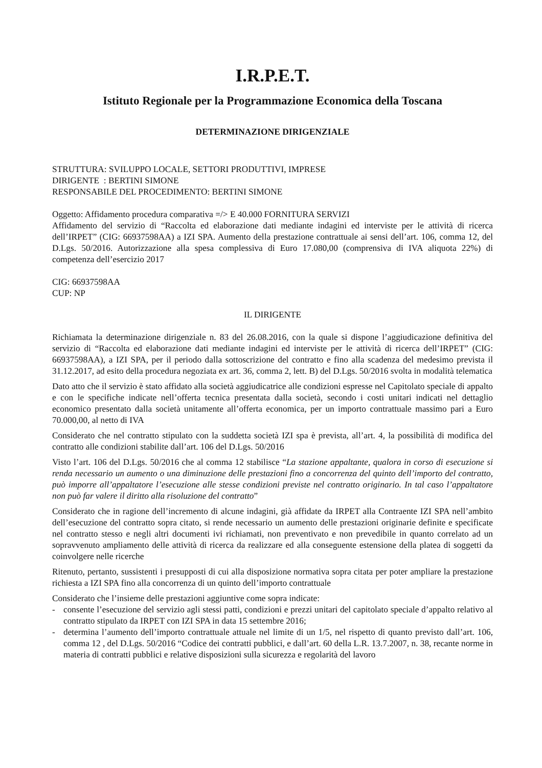I.R.P.E.T.
Istituto Regionale per la Programmazione Economica della Toscana
DETERMINAZIONE DIRIGENZIALE
STRUTTURA: SVILUPPO LOCALE, SETTORI PRODUTTIVI, IMPRESE
DIRIGENTE : BERTINI SIMONE
RESPONSABILE DEL PROCEDIMENTO: BERTINI SIMONE
Oggetto: Affidamento procedura comparativa =/> E 40.000 FORNITURA SERVIZI
Affidamento del servizio di “Raccolta ed elaborazione dati mediante indagini ed interviste per le attività di ricerca dell’IRPET” (CIG: 66937598AA) a IZI SPA. Aumento della prestazione contrattuale ai sensi dell’art. 106, comma 12, del D.Lgs. 50/2016. Autorizzazione alla spesa complessiva di Euro 17.080,00 (comprensiva di IVA aliquota 22%) di competenza dell’esercizio 2017
CIG: 66937598AA
CUP: NP
IL DIRIGENTE
Richiamata la determinazione dirigenziale n. 83 del 26.08.2016, con la quale si dispone l’aggiudicazione definitiva del servizio di “Raccolta ed elaborazione dati mediante indagini ed interviste per le attività di ricerca dell’IRPET” (CIG: 66937598AA), a IZI SPA, per il periodo dalla sottoscrizione del contratto e fino alla scadenza del medesimo prevista il 31.12.2017, ad esito della procedura negoziata ex art. 36, comma 2, lett. B) del D.Lgs. 50/2016 svolta in modalità telematica
Dato atto che il servizio è stato affidato alla società aggiudicatrice alle condizioni espresse nel Capitolato speciale di appalto e con le specifiche indicate nell’offerta tecnica presentata dalla società, secondo i costi unitari indicati nel dettaglio economico presentato dalla società unitamente all’offerta economica, per un importo contrattuale massimo pari a Euro 70.000,00, al netto di IVA
Considerato che nel contratto stipulato con la suddetta società IZI spa è prevista, all’art. 4, la possibilità di modifica del contratto alle condizioni stabilite dall’art. 106 del D.Lgs. 50/2016
Visto l’art. 106 del D.Lgs. 50/2016 che al comma 12 stabilisce “La stazione appaltante, qualora in corso di esecuzione si renda necessario un aumento o una diminuzione delle prestazioni fino a concorrenza del quinto dell’importo del contratto, può imporre all’appaltatore l’esecuzione alle stesse condizioni previste nel contratto originario. In tal caso l’appaltatore non può far valere il diritto alla risoluzione del contratto”
Considerato che in ragione dell’incremento di alcune indagini, già affidate da IRPET alla Contraente IZI SPA nell’ambito dell’esecuzione del contratto sopra citato, si rende necessario un aumento delle prestazioni originarie definite e specificate nel contratto stesso e negli altri documenti ivi richiamati, non preventivato e non prevedibile in quanto correlato ad un sopravvenuto ampliamento delle attività di ricerca da realizzare ed alla conseguente estensione della platea di soggetti da coinvolgere nelle ricerche
Ritenuto, pertanto, sussistenti i presupposti di cui alla disposizione normativa sopra citata per poter ampliare la prestazione richiesta a IZI SPA fino alla concorrenza di un quinto dell’importo contrattuale
Considerato che l’insieme delle prestazioni aggiuntive come sopra indicate:
- consente l’esecuzione del servizio agli stessi patti, condizioni e prezzi unitari del capitolato speciale d’appalto relativo al contratto stipulato da IRPET con IZI SPA in data 15 settembre 2016;
- determina l’aumento dell’importo contrattuale attuale nel limite di un 1/5, nel rispetto di quanto previsto dall’art. 106, comma 12 , del D.Lgs. 50/2016 “Codice dei contratti pubblici, e dall’art. 60 della L.R. 13.7.2007, n. 38, recante norme in materia di contratti pubblici e relative disposizioni sulla sicurezza e regolarità del lavoro